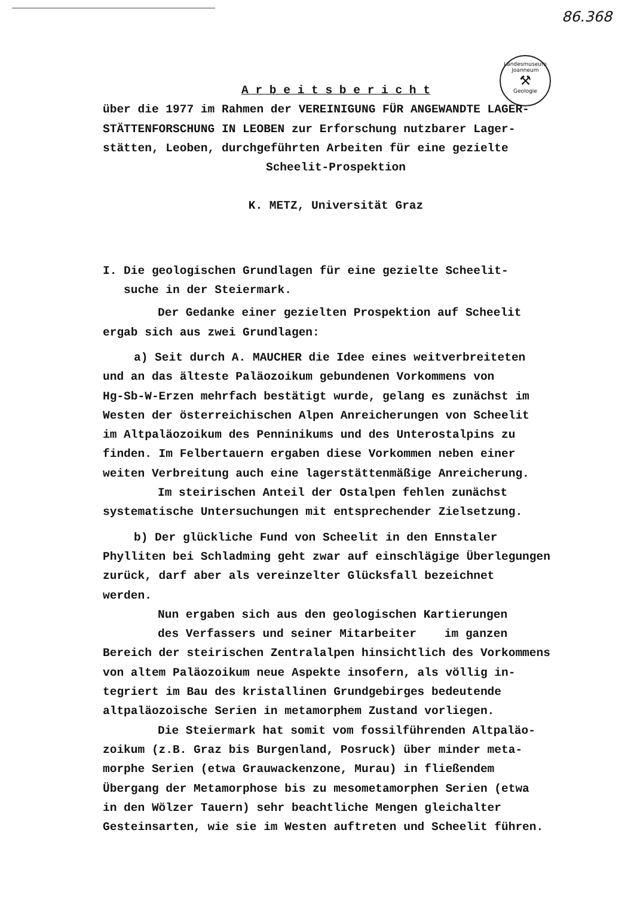86.368
Landesmuseum Joanneum
⚒
Geologie
A r b e i t s b e r i c h t
über die 1977 im Rahmen der VEREINIGUNG FÜR ANGEWANDTE LAGER-
STÄTTENFORSCHUNG IN LEOBEN zur Erforschung nutzbarer Lager-
stätten, Leoben, durchgeführten Arbeiten für eine gezielte
Scheelit-Prospektion
K. METZ, Universität Graz
I. Die geologischen Grundlagen für eine gezielte Scheelit-
suche in der Steiermark.
Der Gedanke einer gezielten Prospektion auf Scheelit
ergab sich aus zwei Grundlagen:
a) Seit durch A. MAUCHER die Idee eines weitverbreiteten
und an das älteste Paläozoikum gebundenen Vorkommens von
Hg-Sb-W-Erzen mehrfach bestätigt wurde, gelang es zunächst im
Westen der österreichischen Alpen Anreicherungen von Scheelit
im Altpaläozoikum des Penninikums und des Unterostalpins zu
finden. Im Felbertauern ergaben diese Vorkommen neben einer
weiten Verbreitung auch eine lagerstättenmäßige Anreicherung.
Im steirischen Anteil der Ostalpen fehlen zunächst
systematische Untersuchungen mit entsprechender Zielsetzung.
b) Der glückliche Fund von Scheelit in den Ennstaler
Phylliten bei Schladming geht zwar auf einschlägige Überlegungen
zurück, darf aber als vereinzelter Glücksfall bezeichnet
werden.
Nun ergaben sich aus den geologischen Kartierungen
des Verfassers und seiner Mitarbeiter im ganzen
Bereich der steirischen Zentralalpen hinsichtlich des Vorkommens
von altem Paläozoikum neue Aspekte insofern, als völlig in-
tegriert im Bau des kristallinen Grundgebirges bedeutende
altpaläozoische Serien in metamorphem Zustand vorliegen.
Die Steiermark hat somit vom fossilführenden Altpaläo-
zoikum (z.B. Graz bis Burgenland, Posruck) über minder meta-
morphe Serien (etwa Grauwackenzone, Murau) in fließendem
Übergang der Metamorphose bis zu mesometamorphen Serien (etwa
in den Wölzer Tauern) sehr beachtliche Mengen gleichalter
Gesteinsarten, wie sie im Westen auftreten und Scheelit führen.